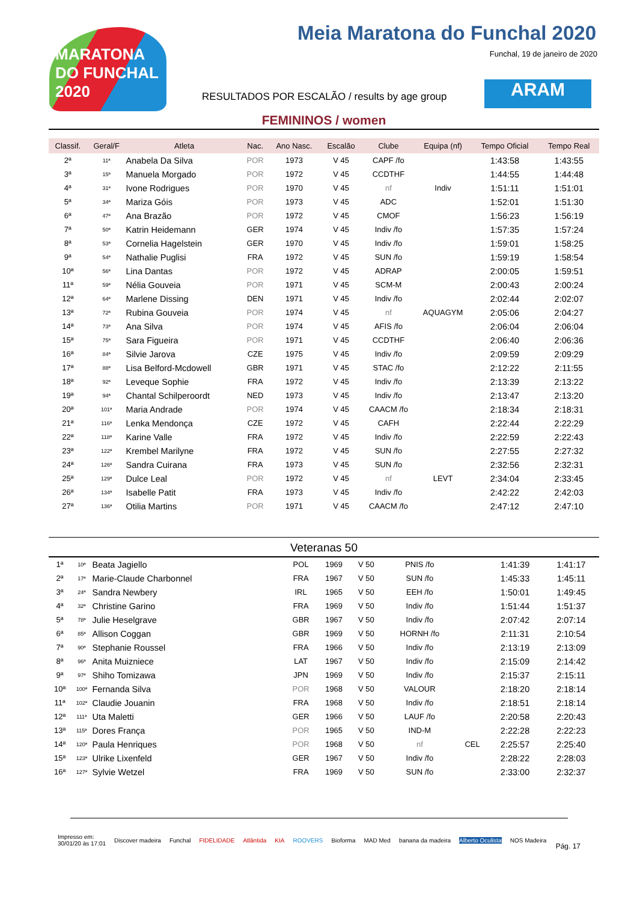MARATONA DO FUNCHAL 2020
Meia Maratona do Funchal 2020
Funchal, 19 de janeiro de 2020
RESULTADOS POR ESCALÃO / results by age group
ARAM
FEMININOS / women
| Classif. | Geral/F | Atleta | Nac. | Ano Nasc. | Escalão | Clube | Equipa (nf) | Tempo Oficial | Tempo Real |
| --- | --- | --- | --- | --- | --- | --- | --- | --- | --- |
| 2ª | 11ª | Anabela Da Silva | POR | 1973 | V 45 | CAPF /fo | | 1:43:58 | 1:43:55 |
| 3ª | 15ª | Manuela Morgado | POR | 1972 | V 45 | CCDTHF | | 1:44:55 | 1:44:48 |
| 4ª | 31ª | Ivone Rodrigues | POR | 1970 | V 45 | nf | Indiv | 1:51:11 | 1:51:01 |
| 5ª | 34ª | Mariza Góis | POR | 1973 | V 45 | ADC | | 1:52:01 | 1:51:30 |
| 6ª | 47ª | Ana Brazão | POR | 1972 | V 45 | CMOF | | 1:56:23 | 1:56:19 |
| 7ª | 50ª | Katrin Heidemann | GER | 1974 | V 45 | Indiv /fo | | 1:57:35 | 1:57:24 |
| 8ª | 53ª | Cornelia Hagelstein | GER | 1970 | V 45 | Indiv /fo | | 1:59:01 | 1:58:25 |
| 9ª | 54ª | Nathalie Puglisi | FRA | 1972 | V 45 | SUN /fo | | 1:59:19 | 1:58:54 |
| 10ª | 56ª | Lina Dantas | POR | 1972 | V 45 | ADRAP | | 2:00:05 | 1:59:51 |
| 11ª | 59ª | Nélia Gouveia | POR | 1971 | V 45 | SCM-M | | 2:00:43 | 2:00:24 |
| 12ª | 64ª | Marlene Dissing | DEN | 1971 | V 45 | Indiv /fo | | 2:02:44 | 2:02:07 |
| 13ª | 72ª | Rubina Gouveia | POR | 1974 | V 45 | nf | AQUAGYM | 2:05:06 | 2:04:27 |
| 14ª | 73ª | Ana Silva | POR | 1974 | V 45 | AFIS /fo | | 2:06:04 | 2:06:04 |
| 15ª | 75ª | Sara Figueira | POR | 1971 | V 45 | CCDTHF | | 2:06:40 | 2:06:36 |
| 16ª | 84ª | Silvie Jarova | CZE | 1975 | V 45 | Indiv /fo | | 2:09:59 | 2:09:29 |
| 17ª | 88ª | Lisa Belford-Mcdowell | GBR | 1971 | V 45 | STAC /fo | | 2:12:22 | 2:11:55 |
| 18ª | 92ª | Leveque Sophie | FRA | 1972 | V 45 | Indiv /fo | | 2:13:39 | 2:13:22 |
| 19ª | 94ª | Chantal Schilperoordt | NED | 1973 | V 45 | Indiv /fo | | 2:13:47 | 2:13:20 |
| 20ª | 101ª | Maria Andrade | POR | 1974 | V 45 | CAACM /fo | | 2:18:34 | 2:18:31 |
| 21ª | 116ª | Lenka Mendonça | CZE | 1972 | V 45 | CAFH | | 2:22:44 | 2:22:29 |
| 22ª | 118ª | Karine Valle | FRA | 1972 | V 45 | Indiv /fo | | 2:22:59 | 2:22:43 |
| 23ª | 122ª | Krembel Marilyne | FRA | 1972 | V 45 | SUN /fo | | 2:27:55 | 2:27:32 |
| 24ª | 126ª | Sandra Cuirana | FRA | 1973 | V 45 | SUN /fo | | 2:32:56 | 2:32:31 |
| 25ª | 129ª | Dulce Leal | POR | 1972 | V 45 | nf | LEVT | 2:34:04 | 2:33:45 |
| 26ª | 134ª | Isabelle Patit | FRA | 1973 | V 45 | Indiv /fo | | 2:42:22 | 2:42:03 |
| 27ª | 136ª | Otilia Martins | POR | 1971 | V 45 | CAACM /fo | | 2:47:12 | 2:47:10 |
Veteranas 50
| 1ª | 10ª | Beata Jagiello | POL | 1969 | V 50 | PNIS /fo | | 1:41:39 | 1:41:17 |
| 2ª | 17ª | Marie-Claude Charbonnel | FRA | 1967 | V 50 | SUN /fo | | 1:45:33 | 1:45:11 |
| 3ª | 24ª | Sandra Newbery | IRL | 1965 | V 50 | EEH /fo | | 1:50:01 | 1:49:45 |
| 4ª | 32ª | Christine Garino | FRA | 1969 | V 50 | Indiv /fo | | 1:51:44 | 1:51:37 |
| 5ª | 78ª | Julie Heselgrave | GBR | 1967 | V 50 | Indiv /fo | | 2:07:42 | 2:07:14 |
| 6ª | 85ª | Allison Coggan | GBR | 1969 | V 50 | HORNH /fo | | 2:11:31 | 2:10:54 |
| 7ª | 90ª | Stephanie Roussel | FRA | 1966 | V 50 | Indiv /fo | | 2:13:19 | 2:13:09 |
| 8ª | 96ª | Anita Muizniece | LAT | 1967 | V 50 | Indiv /fo | | 2:15:09 | 2:14:42 |
| 9ª | 97ª | Shiho Tomizawa | JPN | 1969 | V 50 | Indiv /fo | | 2:15:37 | 2:15:11 |
| 10ª | 100ª | Fernanda Silva | POR | 1968 | V 50 | VALOUR | | 2:18:20 | 2:18:14 |
| 11ª | 102ª | Claudie Jouanin | FRA | 1968 | V 50 | Indiv /fo | | 2:18:51 | 2:18:14 |
| 12ª | 111ª | Uta Maletti | GER | 1966 | V 50 | LAUF /fo | | 2:20:58 | 2:20:43 |
| 13ª | 115ª | Dores França | POR | 1965 | V 50 | IND-M | | 2:22:28 | 2:22:23 |
| 14ª | 120ª | Paula Henriques | POR | 1968 | V 50 | nf | CEL | 2:25:57 | 2:25:40 |
| 15ª | 123ª | Ulrike Lixenfeld | GER | 1967 | V 50 | Indiv /fo | | 2:28:22 | 2:28:03 |
| 16ª | 127ª | Sylvie Wetzel | FRA | 1969 | V 50 | SUN /fo | | 2:33:00 | 2:32:37 |
Impresso em:
30/01/20 às 17:01 Discover madeira Funchal FIDELIDADE Atlântida KIA ROOVERS Bioforma MAD Med banana da madeira Alberto Oculista NOS Madeira Pág. 17